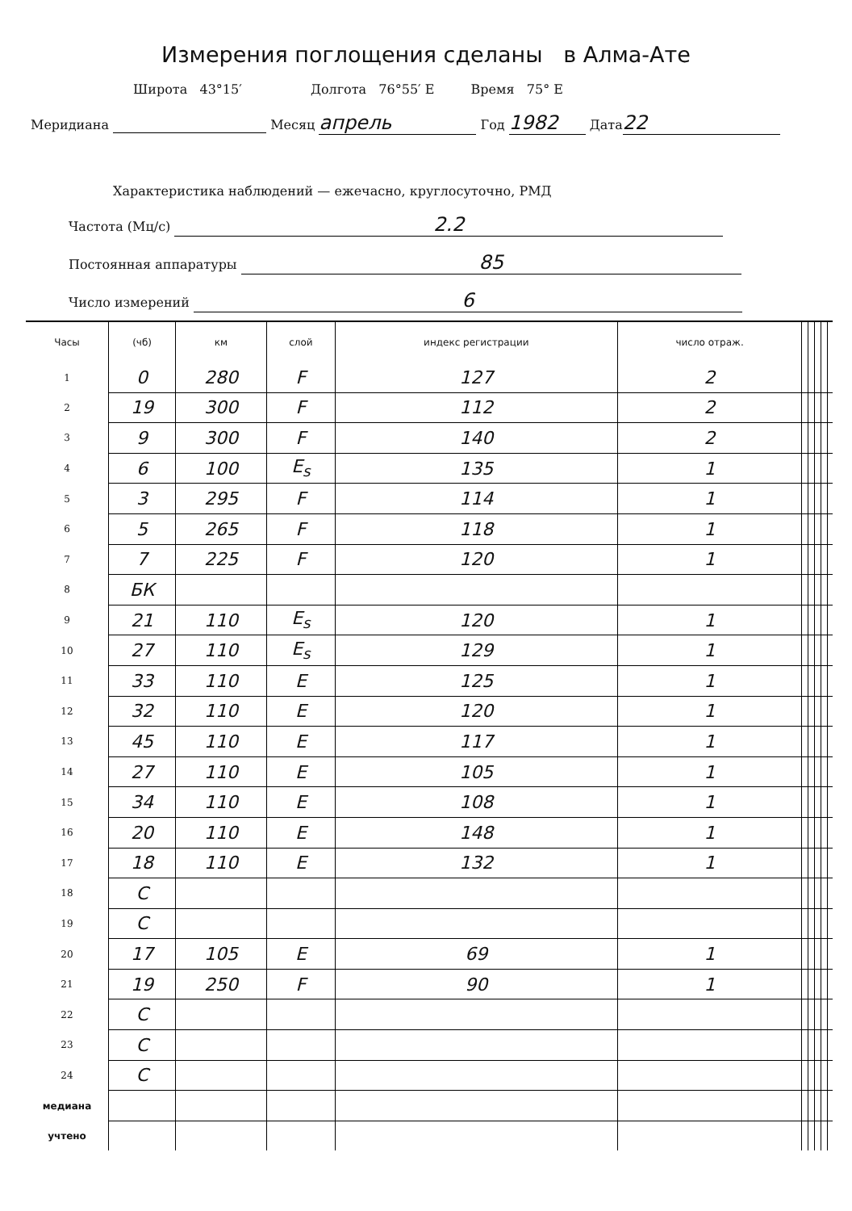Измерения поглощения сделаны в Алма-Ате
Широта 43°15′ Долгота 76°55′ E Время 75° E
Меридиана Месяц апрель Год 1982 Дата 22
Характеристика наблюдений — ежечасно, круглосуточно, РМД
Частота (Мц/с) 2.2
Постоянная аппаратуры 85
Число измерений 6
| Часы | (чб) | км | слой | индекс регистрации | число отраж. | | | | | |
| --- | --- | --- | --- | --- | --- | --- | --- | --- | --- | --- |
| 1 | 0 | 280 | F | 127 | 2 | | | | | |
| 2 | 19 | 300 | F | 112 | 2 | | | | | |
| 3 | 9 | 300 | F | 140 | 2 | | | | | |
| 4 | 6 | 100 | E<sub>s</sub> | 135 | 1 | | | | | |
| 5 | 3 | 295 | F | 114 | 1 | | | | | |
| 6 | 5 | 265 | F | 118 | 1 | | | | | |
| 7 | 7 | 225 | F | 120 | 1 | | | | | |
| 8 | БК | | | | | | | | | |
| 9 | 21 | 110 | E<sub>s</sub> | 120 | 1 | | | | | |
| 10 | 27 | 110 | E<sub>s</sub> | 129 | 1 | | | | | |
| 11 | 33 | 110 | E | 125 | 1 | | | | | |
| 12 | 32 | 110 | E | 120 | 1 | | | | | |
| 13 | 45 | 110 | E | 117 | 1 | | | | | |
| 14 | 27 | 110 | E | 105 | 1 | | | | | |
| 15 | 34 | 110 | E | 108 | 1 | | | | | |
| 16 | 20 | 110 | E | 148 | 1 | | | | | |
| 17 | 18 | 110 | E | 132 | 1 | | | | | |
| 18 | C | | | | | | | | | |
| 19 | C | | | | | | | | | |
| 20 | 17 | 105 | E | 69 | 1 | | | | | |
| 21 | 19 | 250 | F | 90 | 1 | | | | | |
| 22 | C | | | | | | | | | |
| 23 | C | | | | | | | | | |
| 24 | C | | | | | | | | | |
| медиана | | | | | | | | | | |
| учтено | | | | | | | | | | |